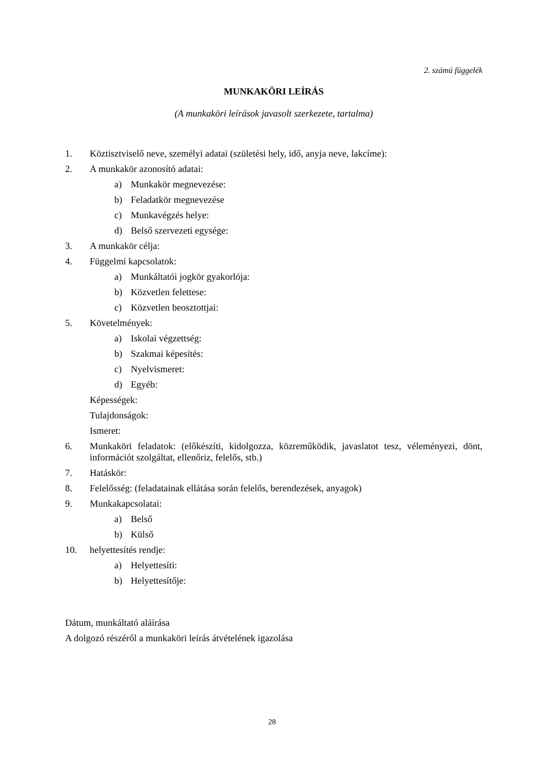2. számú függelék
MUNKAKÖRI LEÍRÁS
(A munkaköri leírások javasolt szerkezete, tartalma)
1. Köztisztviselő neve, személyi adatai (születési hely, idő, anyja neve, lakcíme):
2. A munkakör azonosító adatai:
a) Munkakör megnevezése:
b) Feladatkör megnevezése
c) Munkavégzés helye:
d) Belső szervezeti egysége:
3. A munkakör célja:
4. Függelmi kapcsolatok:
a) Munkáltatói jogkör gyakorlója:
b) Közvetlen felettese:
c) Közvetlen beosztottjai:
5. Követelmények:
a) Iskolai végzettség:
b) Szakmai képesítés:
c) Nyelvismeret:
d) Egyéb:
Képességek:
Tulajdonságok:
Ismeret:
6. Munkaköri feladatok: (előkészíti, kidolgozza, közreműködik, javaslatot tesz, véleményezi, dönt, információt szolgáltat, ellenőriz, felelős, stb.)
7. Hatáskör:
8. Felelősség: (feladatainak ellátása során felelős, berendezések, anyagok)
9. Munkakapcsolatai:
a) Belső
b) Külső
10. helyettesítés rendje:
a) Helyettesíti:
b) Helyettesítője:
Dátum, munkáltató aláírása
A dolgozó részéről a munkaköri leírás átvételének igazolása
28